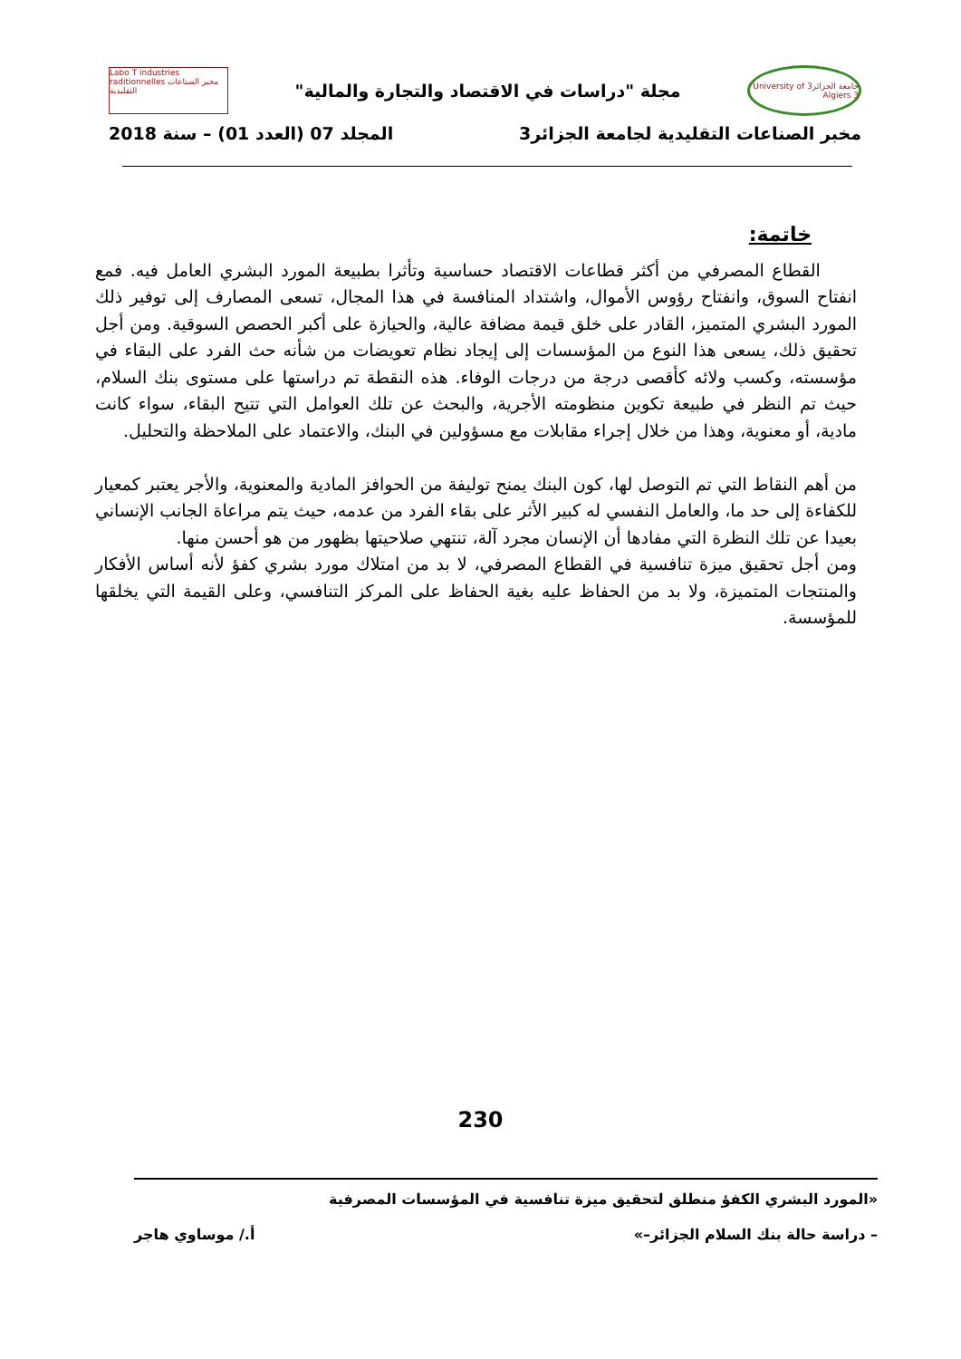جامعة الجزائر3 University of Algiers 3
مجلة "دراسات في الاقتصاد والتجارة والمالية"
Labo T industries raditionnelles مخبر الصناعات التقليدية
مخبر الصناعات التقليدية لجامعة الجزائر3 المجلد 07 (العدد 01) – سنة 2018
خاتمة:
القطاع المصرفي من أكثر قطاعات الاقتصاد حساسية وتأثرا بطبيعة المورد البشري العامل فيه. فمع انفتاح السوق، وانفتاح رؤوس الأموال، واشتداد المنافسة في هذا المجال، تسعى المصارف إلى توفير ذلك المورد البشري المتميز، القادر على خلق قيمة مضافة عالية، والحيازة على أكبر الحصص السوقية. ومن أجل تحقيق ذلك، يسعى هذا النوع من المؤسسات إلى إيجاد نظام تعويضات من شأنه حث الفرد على البقاء في مؤسسته، وكسب ولائه كأقصى درجة من درجات الوفاء. هذه النقطة تم دراستها على مستوى بنك السلام، حيث تم النظر في طبيعة تكوين منظومته الأجرية، والبحث عن تلك العوامل التي تتيح البقاء، سواء كانت مادية، أو معنوية، وهذا من خلال إجراء مقابلات مع مسؤولين في البنك، والاعتماد على الملاحظة والتحليل.
من أهم النقاط التي تم التوصل لها، كون البنك يمنح توليفة من الحوافز المادية والمعنوية، والأجر يعتبر كمعيار للكفاءة إلى حد ما، والعامل النفسي له كبير الأثر على بقاء الفرد من عدمه، حيث يتم مراعاة الجانب الإنساني بعيدا عن تلك النظرة التي مفادها أن الإنسان مجرد آلة، تنتهي صلاحيتها بظهور من هو أحسن منها.
ومن أجل تحقيق ميزة تنافسية في القطاع المصرفي، لا بد من امتلاك مورد بشري كفؤ لأنه أساس الأفكار والمنتجات المتميزة، ولا بد من الحفاظ عليه بغية الحفاظ على المركز التنافسي، وعلى القيمة التي يخلقها للمؤسسة.
230
«المورد البشري الكفؤ منطلق لتحقيق ميزة تنافسية في المؤسسات المصرفية
– دراسة حالة بنك السلام الجزائر–» أ./ موساوي هاجر